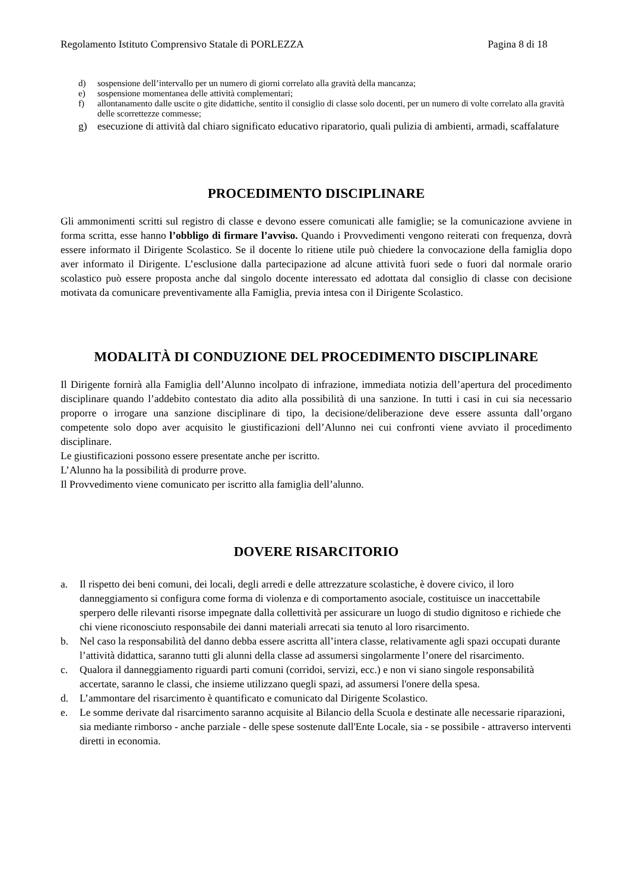Regolamento Istituto Comprensivo Statale di PORLEZZA Pagina 8 di 18
d) sospensione dell’intervallo per un numero di giorni correlato alla gravità della mancanza;
e) sospensione momentanea delle attività complementari;
f) allontanamento dalle uscite o gite didattiche, sentito il consiglio di classe solo docenti, per un numero di volte correlato alla gravità delle scorrettezze commesse;
g) esecuzione di attività dal chiaro significato educativo riparatorio, quali pulizia di ambienti, armadi, scaffalature
PROCEDIMENTO DISCIPLINARE
Gli ammonimenti scritti sul registro di classe e devono essere comunicati alle famiglie; se la comunicazione avviene in forma scritta, esse hanno l’obbligo di firmare l’avviso. Quando i Provvedimenti vengono reiterati con frequenza, dovrà essere informato il Dirigente Scolastico. Se il docente lo ritiene utile può chiedere la convocazione della famiglia dopo aver informato il Dirigente. L’esclusione dalla partecipazione ad alcune attività fuori sede o fuori dal normale orario scolastico può essere proposta anche dal singolo docente interessato ed adottata dal consiglio di classe con decisione motivata da comunicare preventivamente alla Famiglia, previa intesa con il Dirigente Scolastico.
MODALITÀ DI CONDUZIONE DEL PROCEDIMENTO DISCIPLINARE
Il Dirigente fornirà alla Famiglia dell’Alunno incolpato di infrazione, immediata notizia dell’apertura del procedimento disciplinare quando l’addebito contestato dia adito alla possibilità di una sanzione. In tutti i casi in cui sia necessario proporre o irrogare una sanzione disciplinare di tipo, la decisione/deliberazione deve essere assunta dall’organo competente solo dopo aver acquisito le giustificazioni dell’Alunno nei cui confronti viene avviato il procedimento disciplinare.
Le giustificazioni possono essere presentate anche per iscritto.
L’Alunno ha la possibilità di produrre prove.
Il Provvedimento viene comunicato per iscritto alla famiglia dell’alunno.
DOVERE RISARCITORIO
a. Il rispetto dei beni comuni, dei locali, degli arredi e delle attrezzature scolastiche, è dovere civico, il loro danneggiamento si configura come forma di violenza e di comportamento asociale, costituisce un inaccettabile sperpero delle rilevanti risorse impegnate dalla collettività per assicurare un luogo di studio dignitoso e richiede che chi viene riconosciuto responsabile dei danni materiali arrecati sia tenuto al loro risarcimento.
b. Nel caso la responsabilità del danno debba essere ascritta all’intera classe, relativamente agli spazi occupati durante l’attività didattica, saranno tutti gli alunni della classe ad assumersi singolarmente l’onere del risarcimento.
c. Qualora il danneggiamento riguardi parti comuni (corridoi, servizi, ecc.) e non vi siano singole responsabilità accertate, saranno le classi, che insieme utilizzano quegli spazi, ad assumersi l'onere della spesa.
d. L’ammontare del risarcimento è quantificato e comunicato dal Dirigente Scolastico.
e. Le somme derivate dal risarcimento saranno acquisite al Bilancio della Scuola e destinate alle necessarie riparazioni, sia mediante rimborso - anche parziale - delle spese sostenute dall'Ente Locale, sia - se possibile - attraverso interventi diretti in economia.